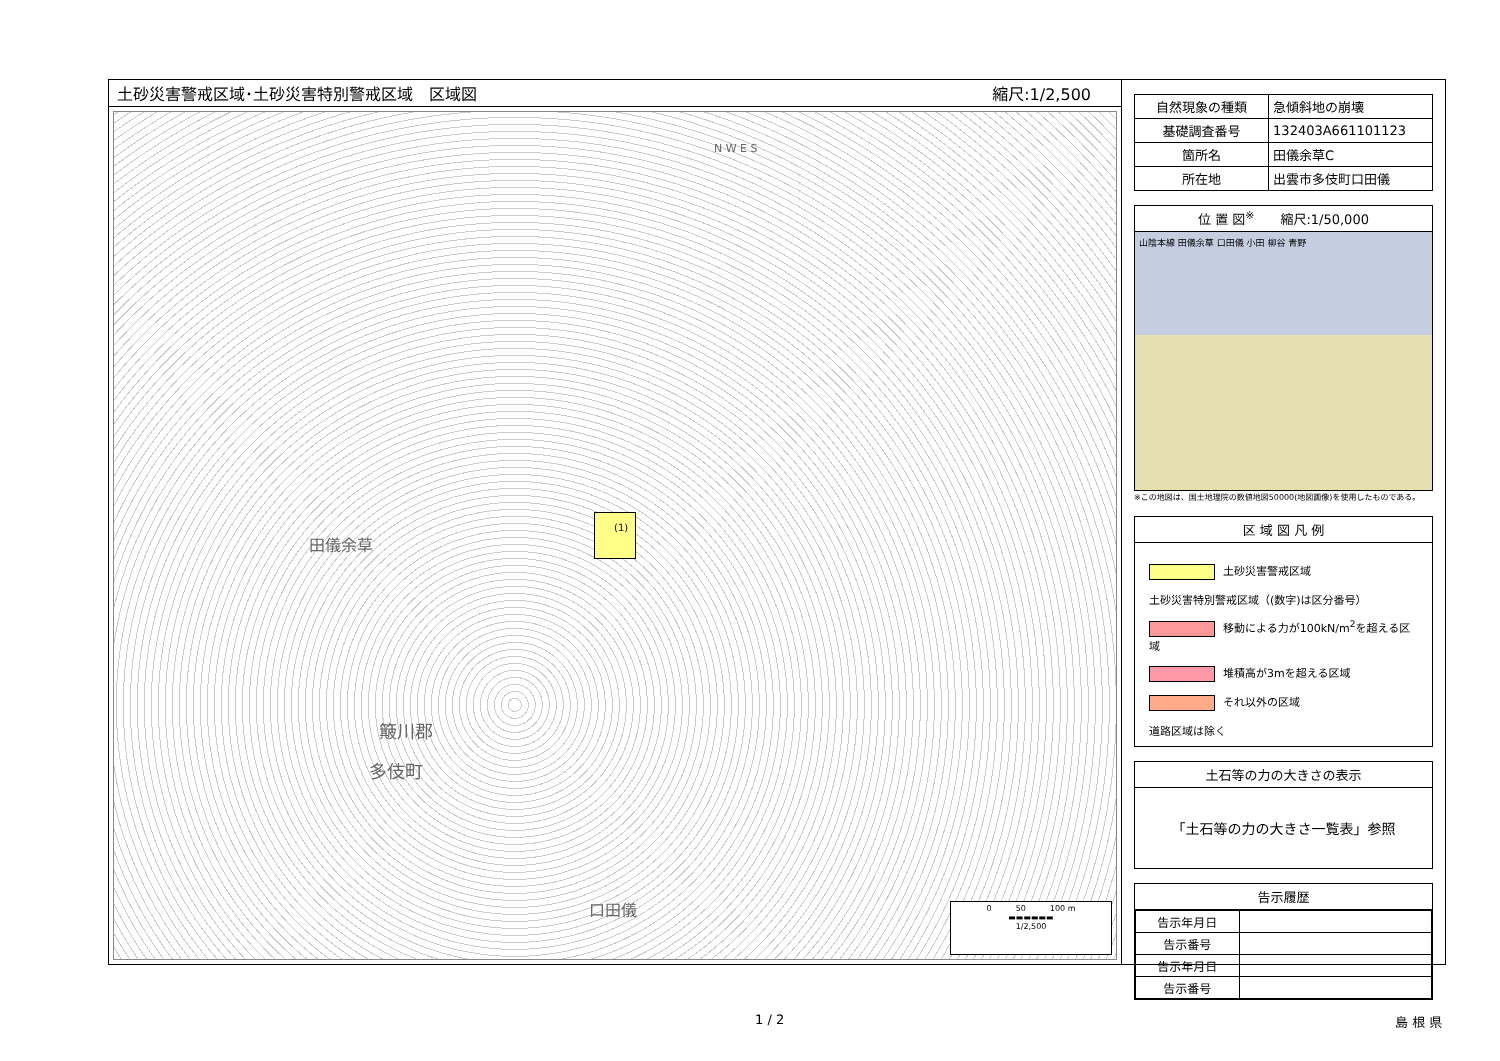土砂災害警戒区域･土砂災害特別警戒区域　区域図 縮尺:1/2,500
N W E S
田儀余草
(1)
簸川郡
多伎町
口田儀
0　　　50　　　100 m
▬▬▬▬▬▬
1/2,500
| 自然現象の種類 | 急傾斜地の崩壊 |
| 基礎調査番号 | 132403A661101123 |
| 箇所名 | 田儀余草C |
| 所在地 | 出雲市多伎町口田儀 |
位 置 図<sup>※</sup>　　縮尺:1/50,000
山陰本線 田儀余草 口田儀 小田 柳谷 青野
※この地図は、国土地理院の数値地図50000(地図画像)を使用したものである。
区 域 図 凡 例
土砂災害警戒区域
土砂災害特別警戒区域（(数字)は区分番号）
移動による力が100kN/m<sup>2</sup>を超える区域
堆積高が3mを超える区域
それ以外の区域
道路区域は除く
土石等の力の大きさの表示
「土石等の力の大きさ一覧表」参照
告示履歴
| 告示年月日 | |
| 告示番号 | |
| 告示年月日 | |
| 告示番号 | |
1 / 2 島 根 県